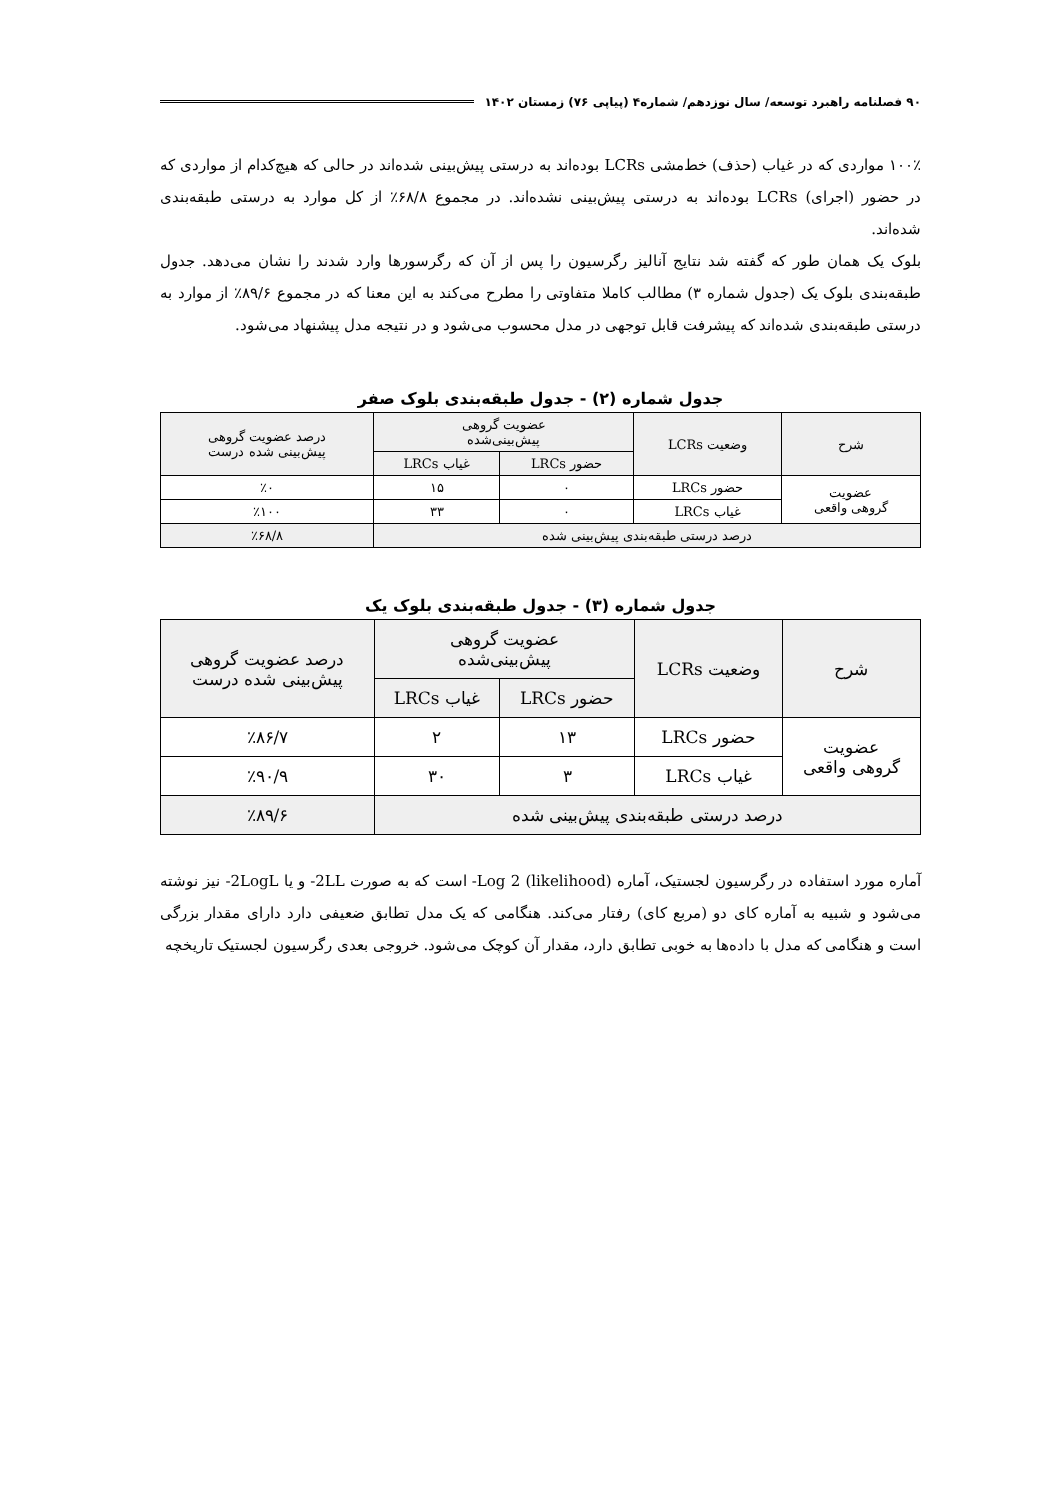۹۰ فصلنامه راهبرد توسعه/ سال نوزدهم/ شماره۴ (پیاپی ۷۶) زمستان ۱۴۰۲
۱۰۰٪ مواردی که در غیاب (حذف) خط‌مشی LCRs بوده‌اند به درستی پیش‌بینی شده‌اند در حالی که هیچ‌کدام از مواردی که در حضور (اجرای) LCRs بوده‌اند به درستی پیش‌بینی نشده‌اند. در مجموع ۶۸/۸٪ از کل موارد به درستی طبقه‌بندی شده‌اند.
بلوک یک همان طور که گفته شد نتایج آنالیز رگرسیون را پس از آن که رگرسورها وارد شدند را نشان می‌دهد. جدول طبقه‌بندی بلوک یک (جدول شماره ۳) مطالب کاملا متفاوتی را مطرح می‌کند به این معنا که در مجموع ۸۹/۶٪ از موارد به درستی طبقه‌بندی شده‌اند که پیشرفت قابل توجهی در مدل محسوب می‌شود و در نتیجه مدل پیشنهاد می‌شود.
جدول شماره (۲) - جدول طبقه‌بندی بلوک صفر
| شرح | وضعیت LCRs | عضویت گروهی پیش‌بینی‌شده | | درصد عضویت گروهی پیش‌بینی شده درست |
| --- | --- | --- | --- | --- |
| | | حضور LRCs | غیاب LRCs | |
| عضویت گروهی واقعی | حضور LRCs | ۰ | ۱۵ | ٪۰ |
| | غیاب LRCs | ۰ | ۳۳ | ٪۱۰۰ |
| درصد درستی طبقه‌بندی پیش‌بینی شده | | | | ٪۶۸/۸ |
جدول شماره (۳) - جدول طبقه‌بندی بلوک یک
| شرح | وضعیت LCRs | عضویت گروهی پیش‌بینی‌شده | | درصد عضویت گروهی پیش‌بینی شده درست |
| --- | --- | --- | --- | --- |
| | | حضور LRCs | غیاب LRCs | |
| عضویت گروهی واقعی | حضور LRCs | ۱۳ | ۲ | ٪۸۶/۷ |
| | غیاب LRCs | ۳ | ۳۰ | ٪۹۰/۹ |
| درصد درستی طبقه‌بندی پیش‌بینی شده | | | | ٪۸۹/۶ |
آماره مورد استفاده در رگرسیون لجستیک، آماره (likelihood) Log 2- است که به صورت 2LL- و یا 2LogL- نیز نوشته می‌شود و شبیه به آماره کای دو (مربع کای) رفتار می‌کند. هنگامی که یک مدل تطابق ضعیفی دارد دارای مقدار بزرگی است و هنگامی که مدل با داده‌ها به خوبی تطابق دارد، مقدار آن کوچک می‌شود. خروجی بعدی رگرسیون لجستیک تاریخچه